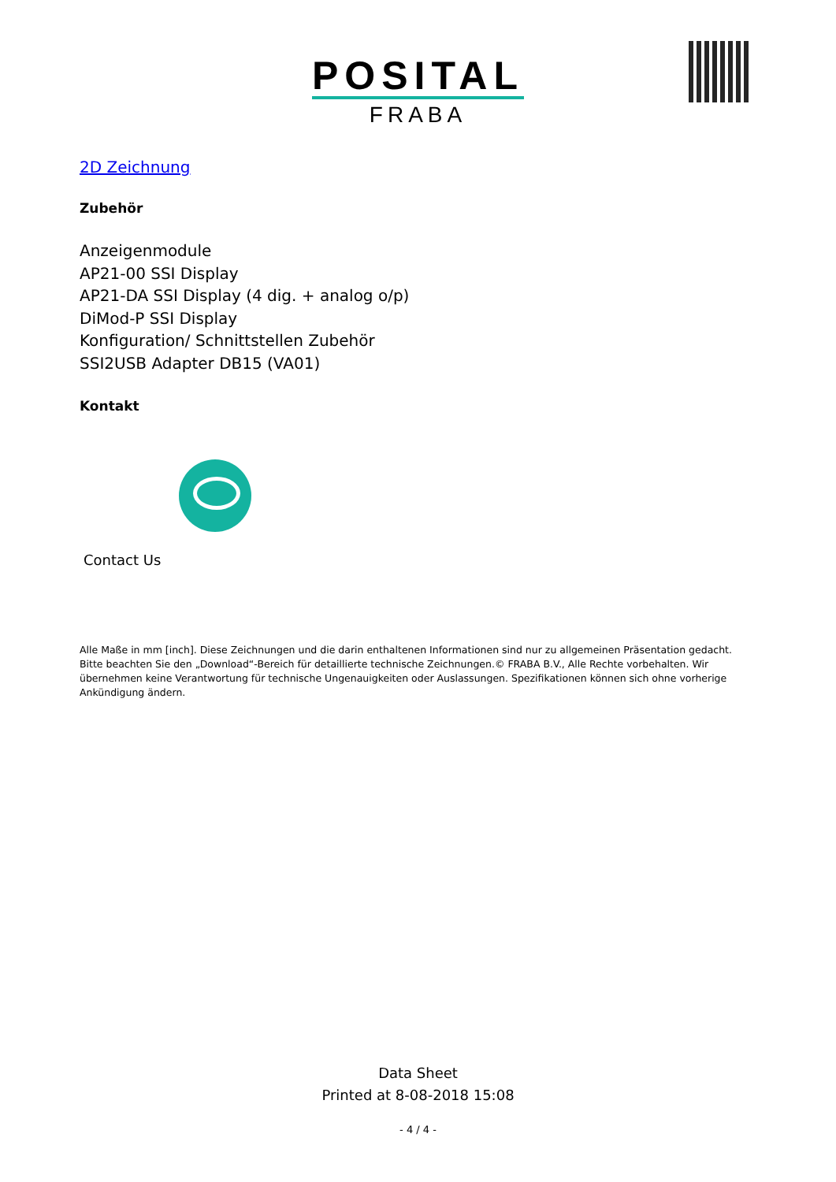POSITAL
FRABA
2D Zeichnung
Zubehör
Anzeigenmodule
AP21-00 SSI Display
AP21-DA SSI Display (4 dig. + analog o/p)
DiMod-P SSI Display
Konfiguration/ Schnittstellen Zubehör
SSI2USB Adapter DB15 (VA01)
Kontakt
Contact Us
Alle Maße in mm [inch]. Diese Zeichnungen und die darin enthaltenen Informationen sind nur zu allgemeinen Präsentation gedacht. Bitte beachten Sie den „Download“-Bereich für detaillierte technische Zeichnungen.© FRABA B.V., Alle Rechte vorbehalten. Wir übernehmen keine Verantwortung für technische Ungenauigkeiten oder Auslassungen. Spezifikationen können sich ohne vorherige Ankündigung ändern.
Data Sheet
Printed at 8-08-2018 15:08
- 4 / 4 -